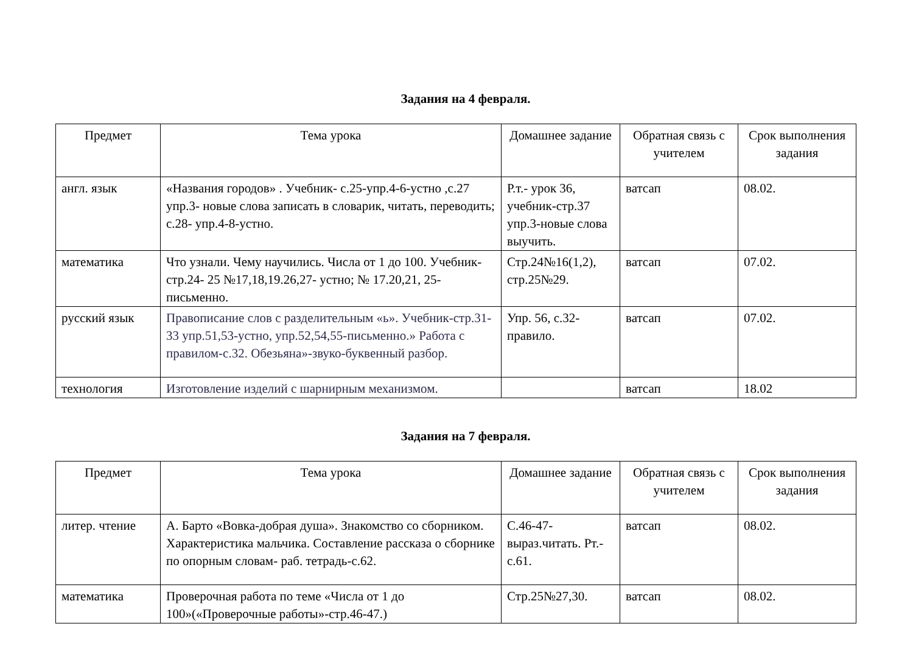Задания на 4 февраля.
| Предмет | Тема урока | Домашнее задание | Обратная связь с учителем | Срок выполнения задания |
| --- | --- | --- | --- | --- |
| англ. язык | «Названия городов» . Учебник- с.25-упр.4-6-устно ,с.27 упр.3- новые слова записать в словарик, читать, переводить; с.28- упр.4-8-устно. | Р.т.- урок 36, учебник-стр.37 упр.3-новые слова выучить. | ватсап | 08.02. |
| математика | Что узнали. Чему научились. Числа от 1 до 100. Учебник- стр.24- 25 №17,18,19.26,27- устно; № 17.20,21, 25-письменно. | Стр.24№16(1,2), стр.25№29. | ватсап | 07.02. |
| русский язык | Правописание слов с разделительным «ь». Учебник-стр.31-33 упр.51,53-устно, упр.52,54,55-письменно.» Работа с правилом-с.32. Обезьяна»-звуко-буквенный разбор. | Упр. 56, с.32-правило. | ватсап | 07.02. |
| технология | Изготовление изделий с шарнирным механизмом. | | ватсап | 18.02 |
Задания на 7 февраля.
| Предмет | Тема урока | Домашнее задание | Обратная связь с учителем | Срок выполнения задания |
| --- | --- | --- | --- | --- |
| литер. чтение | А. Барто «Вовка-добрая душа». Знакомство со сборником. Характеристика мальчика. Составление рассказа о сборнике по опорным словам- раб. тетрадь-с.62. | С.46-47-выраз.читать. Рт.- с.61. | ватсап | 08.02. |
| математика | Проверочная работа по теме «Числа от 1 до 100»(«Проверочные работы»-стр.46-47.) | Стр.25№27,30. | ватсап | 08.02. |